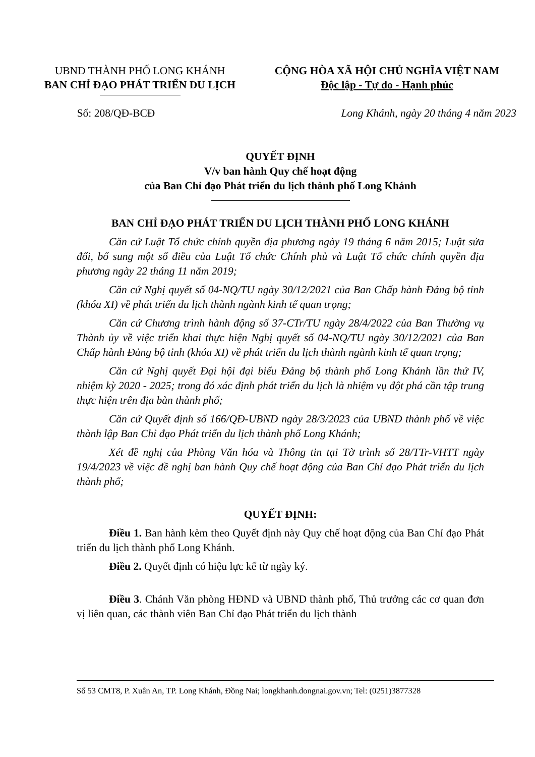UBND THÀNH PHỐ LONG KHÁNH
BAN CHỈ ĐẠO PHÁT TRIỂN DU LỊCH
CỘNG HÒA XÃ HỘI CHỦ NGHĨA VIỆT NAM
Độc lập - Tự do - Hạnh phúc
Số: 208/QĐ-BCĐ Long Khánh, ngày 20 tháng 4 năm 2023
QUYẾT ĐỊNH
V/v ban hành Quy chế hoạt động
của Ban Chỉ đạo Phát triển du lịch thành phố Long Khánh
BAN CHỈ ĐẠO PHÁT TRIỂN DU LỊCH THÀNH PHỐ LONG KHÁNH
Căn cứ Luật Tổ chức chính quyền địa phương ngày 19 tháng 6 năm 2015; Luật sửa đổi, bổ sung một số điều của Luật Tổ chức Chính phủ và Luật Tổ chức chính quyền địa phương ngày 22 tháng 11 năm 2019;
Căn cứ Nghị quyết số 04-NQ/TU ngày 30/12/2021 của Ban Chấp hành Đảng bộ tỉnh (khóa XI) về phát triển du lịch thành ngành kinh tế quan trọng;
Căn cứ Chương trình hành động số 37-CTr/TU ngày 28/4/2022 của Ban Thường vụ Thành ủy về việc triển khai thực hiện Nghị quyết số 04-NQ/TU ngày 30/12/2021 của Ban Chấp hành Đảng bộ tỉnh (khóa XI) về phát triển du lịch thành ngành kinh tế quan trọng;
Căn cứ Nghị quyết Đại hội đại biểu Đảng bộ thành phố Long Khánh lần thứ IV, nhiệm kỳ 2020 - 2025; trong đó xác định phát triển du lịch là nhiệm vụ đột phá cần tập trung thực hiện trên địa bàn thành phố;
Căn cứ Quyết định số 166/QĐ-UBND ngày 28/3/2023 của UBND thành phố về việc thành lập Ban Chỉ đạo Phát triển du lịch thành phố Long Khánh;
Xét đề nghị của Phòng Văn hóa và Thông tin tại Tờ trình số 28/TTr-VHTT ngày 19/4/2023 về việc đề nghị ban hành Quy chế hoạt động của Ban Chỉ đạo Phát triển du lịch thành phố;
QUYẾT ĐỊNH:
Điều 1. Ban hành kèm theo Quyết định này Quy chế hoạt động của Ban Chỉ đạo Phát triển du lịch thành phố Long Khánh.
Điều 2. Quyết định có hiệu lực kể từ ngày ký.
Điều 3. Chánh Văn phòng HĐND và UBND thành phố, Thủ trưởng các cơ quan đơn vị liên quan, các thành viên Ban Chỉ đạo Phát triển du lịch thành
Số 53 CMT8, P. Xuân An, TP. Long Khánh, Đồng Nai; longkhanh.dongnai.gov.vn; Tel: (0251)3877328